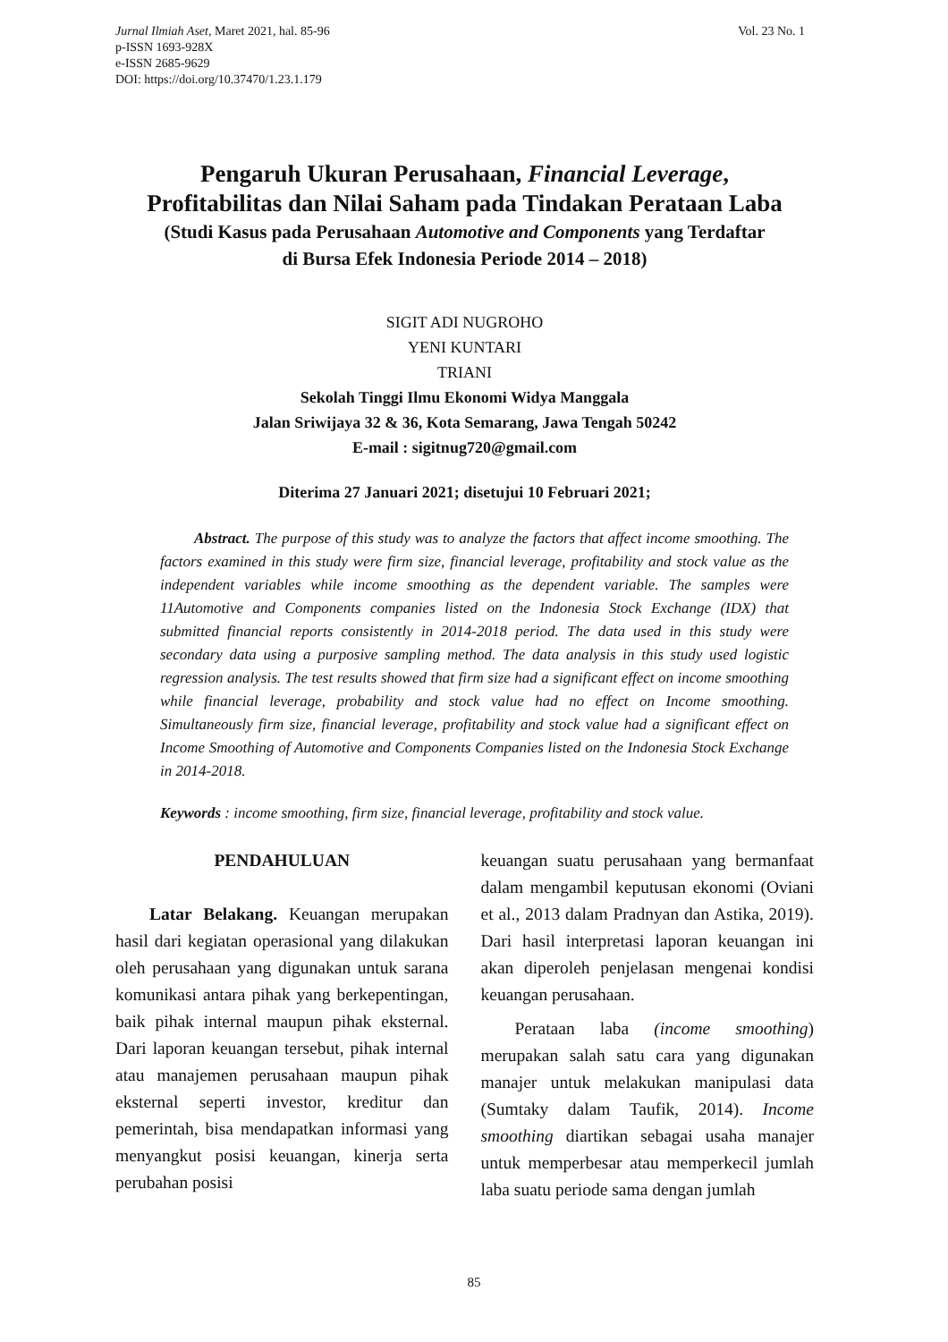Jurnal Ilmiah Aset, Maret 2021, hal. 85-96
p-ISSN 1693-928X
e-ISSN 2685-9629
DOI: https://doi.org/10.37470/1.23.1.179
Vol. 23 No. 1
Pengaruh Ukuran Perusahaan, Financial Leverage,
Profitabilitas dan Nilai Saham pada Tindakan Perataan Laba
(Studi Kasus pada Perusahaan Automotive and Components yang Terdaftar
di Bursa Efek Indonesia Periode 2014 – 2018)
SIGIT ADI NUGROHO
YENI KUNTARI
TRIANI
Sekolah Tinggi Ilmu Ekonomi Widya Manggala
Jalan Sriwijaya 32 & 36, Kota Semarang, Jawa Tengah 50242
E-mail : sigitnug720@gmail.com
Diterima 27 Januari 2021; disetujui 10 Februari 2021;
Abstract. The purpose of this study was to analyze the factors that affect income smoothing. The factors examined in this study were firm size, financial leverage, profitability and stock value as the independent variables while income smoothing as the dependent variable. The samples were 11Automotive and Components companies listed on the Indonesia Stock Exchange (IDX) that submitted financial reports consistently in 2014-2018 period. The data used in this study were secondary data using a purposive sampling method. The data analysis in this study used logistic regression analysis. The test results showed that firm size had a significant effect on income smoothing while financial leverage, probability and stock value had no effect on Income smoothing. Simultaneously firm size, financial leverage, profitability and stock value had a significant effect on Income Smoothing of Automotive and Components Companies listed on the Indonesia Stock Exchange in 2014-2018.
Keywords : income smoothing, firm size, financial leverage, profitability and stock value.
PENDAHULUAN
Latar Belakang. Keuangan merupakan hasil dari kegiatan operasional yang dilakukan oleh perusahaan yang digunakan untuk sarana komunikasi antara pihak yang berkepentingan, baik pihak internal maupun pihak eksternal. Dari laporan keuangan tersebut, pihak internal atau manajemen perusahaan maupun pihak eksternal seperti investor, kreditur dan pemerintah, bisa mendapatkan informasi yang menyangkut posisi keuangan, kinerja serta perubahan posisi
keuangan suatu perusahaan yang bermanfaat dalam mengambil keputusan ekonomi (Oviani et al., 2013 dalam Pradnyan dan Astika, 2019). Dari hasil interpretasi laporan keuangan ini akan diperoleh penjelasan mengenai kondisi keuangan perusahaan.
Perataan laba (income smoothing) merupakan salah satu cara yang digunakan manajer untuk melakukan manipulasi data (Sumtaky dalam Taufik, 2014). Income smoothing diartikan sebagai usaha manajer untuk memperbesar atau memperkecil jumlah laba suatu periode sama dengan jumlah
85